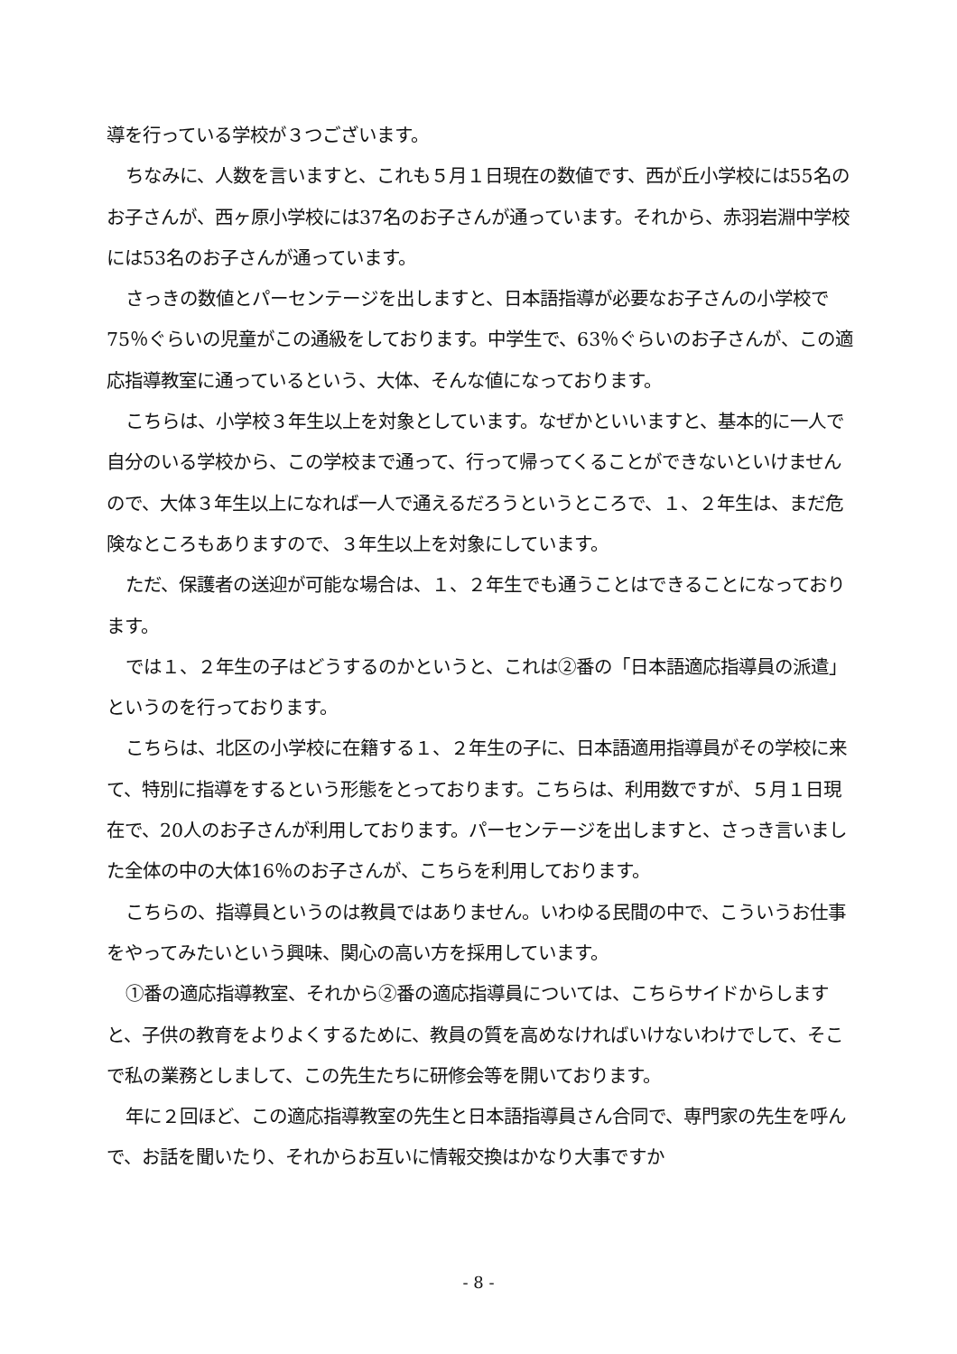導を行っている学校が３つございます。
ちなみに、人数を言いますと、これも５月１日現在の数値です、西が丘小学校には55名のお子さんが、西ヶ原小学校には37名のお子さんが通っています。それから、赤羽岩淵中学校には53名のお子さんが通っています。
さっきの数値とパーセンテージを出しますと、日本語指導が必要なお子さんの小学校で75％ぐらいの児童がこの通級をしております。中学生で、63％ぐらいのお子さんが、この適応指導教室に通っているという、大体、そんな値になっております。
こちらは、小学校３年生以上を対象としています。なぜかといいますと、基本的に一人で自分のいる学校から、この学校まで通って、行って帰ってくることができないといけませんので、大体３年生以上になれば一人で通えるだろうというところで、１、２年生は、まだ危険なところもありますので、３年生以上を対象にしています。
ただ、保護者の送迎が可能な場合は、１、２年生でも通うことはできることになっております。
では１、２年生の子はどうするのかというと、これは②番の「日本語適応指導員の派遣」というのを行っております。
こちらは、北区の小学校に在籍する１、２年生の子に、日本語適用指導員がその学校に来て、特別に指導をするという形態をとっております。こちらは、利用数ですが、５月１日現在で、20人のお子さんが利用しております。パーセンテージを出しますと、さっき言いました全体の中の大体16％のお子さんが、こちらを利用しております。
こちらの、指導員というのは教員ではありません。いわゆる民間の中で、こういうお仕事をやってみたいという興味、関心の高い方を採用しています。
①番の適応指導教室、それから②番の適応指導員については、こちらサイドからしますと、子供の教育をよりよくするために、教員の質を高めなければいけないわけでして、そこで私の業務としまして、この先生たちに研修会等を開いております。
年に２回ほど、この適応指導教室の先生と日本語指導員さん合同で、専門家の先生を呼んで、お話を聞いたり、それからお互いに情報交換はかなり大事ですか
- 8 -